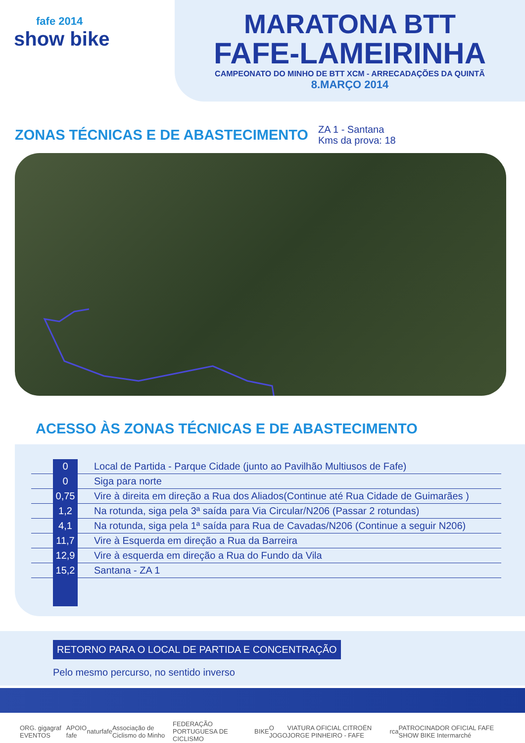fafe 2014
show bike
MARATONA BTT
FAFE-LAMEIRINHA
CAMPEONATO DO MINHO DE BTT XCM - ARRECADAÇÕES DA QUINTÃ
8.MARÇO 2014
ZONAS TÉCNICAS E DE ABASTECIMENTO
ZA 1 - Santana
Kms da prova: 18
ACESSO ÀS ZONAS TÉCNICAS E DE ABASTECIMENTO
| | 0 | Local de Partida - Parque Cidade (junto ao Pavilhão Multiusos de Fafe) |
| | 0 | Siga para norte |
| | 0,75 | Vire à direita em direção a Rua dos Aliados(Continue até Rua Cidade de Guimarães ) |
| | 1,2 | Na rotunda, siga pela 3ª saída para Via Circular/N206 (Passar 2 rotundas) |
| | 4,1 | Na rotunda, siga pela 1ª saída para Rua de Cavadas/N206 (Continue a seguir N206) |
| | 11,7 | Vire à Esquerda em direção a Rua da Barreira |
| | 12,9 | Vire à esquerda em direção a Rua do Fundo da Vila |
| | 15,2 | Santana - ZA 1 |
RETORNO PARA O LOCAL DE PARTIDA E CONCENTRAÇÃO
Pelo mesmo percurso, no sentido inverso
ORG. gigagraf EVENTOS APOIO fafe naturfafe Associação de Ciclismo do Minho FEDERAÇÃO PORTUGUESA DE CICLISMO BIKE O JOGO VIATURA OFICIAL CITROËN JORGE PINHEIRO - FAFE rca PATROCINADOR OFICIAL FAFE SHOW BIKE Intermarché